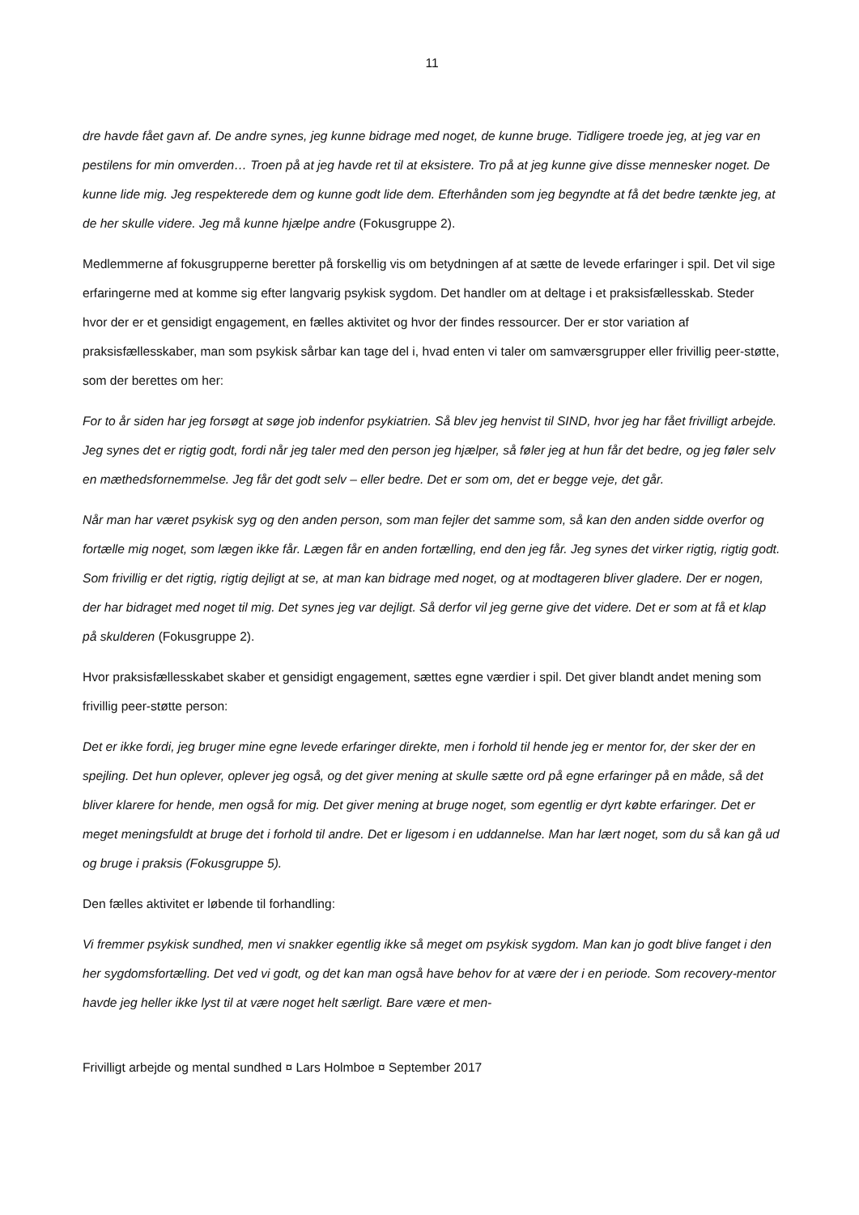11
dre havde fået gavn af. De andre synes, jeg kunne bidrage med noget, de kunne bruge. Tidligere troede jeg, at jeg var en pestilens for min omverden… Troen på at jeg havde ret til at eksistere. Tro på at jeg kunne give disse mennesker noget. De kunne lide mig. Jeg respekterede dem og kunne godt lide dem. Efterhånden som jeg begyndte at få det bedre tænkte jeg, at de her skulle videre. Jeg må kunne hjælpe andre (Fokusgruppe 2).
Medlemmerne af fokusgrupperne beretter på forskellig vis om betydningen af at sætte de levede erfaringer i spil. Det vil sige erfaringerne med at komme sig efter langvarig psykisk sygdom. Det handler om at deltage i et praksisfællesskab. Steder hvor der er et gensidigt engagement, en fælles aktivitet og hvor der findes ressourcer. Der er stor variation af praksisfællesskaber, man som psykisk sårbar kan tage del i, hvad enten vi taler om samværsgrupper eller frivillig peer-støtte, som der berettes om her:
For to år siden har jeg forsøgt at søge job indenfor psykiatrien. Så blev jeg henvist til SIND, hvor jeg har fået frivilligt arbejde. Jeg synes det er rigtig godt, fordi når jeg taler med den person jeg hjælper, så føler jeg at hun får det bedre, og jeg føler selv en mæthedsfornemmelse. Jeg får det godt selv – eller bedre. Det er som om, det er begge veje, det går.
Når man har været psykisk syg og den anden person, som man fejler det samme som, så kan den anden sidde overfor og fortælle mig noget, som lægen ikke får. Lægen får en anden fortælling, end den jeg får. Jeg synes det virker rigtig, rigtig godt. Som frivillig er det rigtig, rigtig dejligt at se, at man kan bidrage med noget, og at modtageren bliver gladere. Der er nogen, der har bidraget med noget til mig. Det synes jeg var dejligt. Så derfor vil jeg gerne give det videre. Det er som at få et klap på skulderen (Fokusgruppe 2).
Hvor praksisfællesskabet skaber et gensidigt engagement, sættes egne værdier i spil. Det giver blandt andet mening som frivillig peer-støtte person:
Det er ikke fordi, jeg bruger mine egne levede erfaringer direkte, men i forhold til hende jeg er mentor for, der sker der en spejling. Det hun oplever, oplever jeg også, og det giver mening at skulle sætte ord på egne erfaringer på en måde, så det bliver klarere for hende, men også for mig. Det giver mening at bruge noget, som egentlig er dyrt købte erfaringer. Det er meget meningsfuldt at bruge det i forhold til andre. Det er ligesom i en uddannelse. Man har lært noget, som du så kan gå ud og bruge i praksis (Fokusgruppe 5).
Den fælles aktivitet er løbende til forhandling:
Vi fremmer psykisk sundhed, men vi snakker egentlig ikke så meget om psykisk sygdom. Man kan jo godt blive fanget i den her sygdomsfortælling. Det ved vi godt, og det kan man også have behov for at være der i en periode. Som recovery-mentor havde jeg heller ikke lyst til at være noget helt særligt. Bare være et men-
Frivilligt arbejde og mental sundhed ¤ Lars Holmboe ¤ September 2017